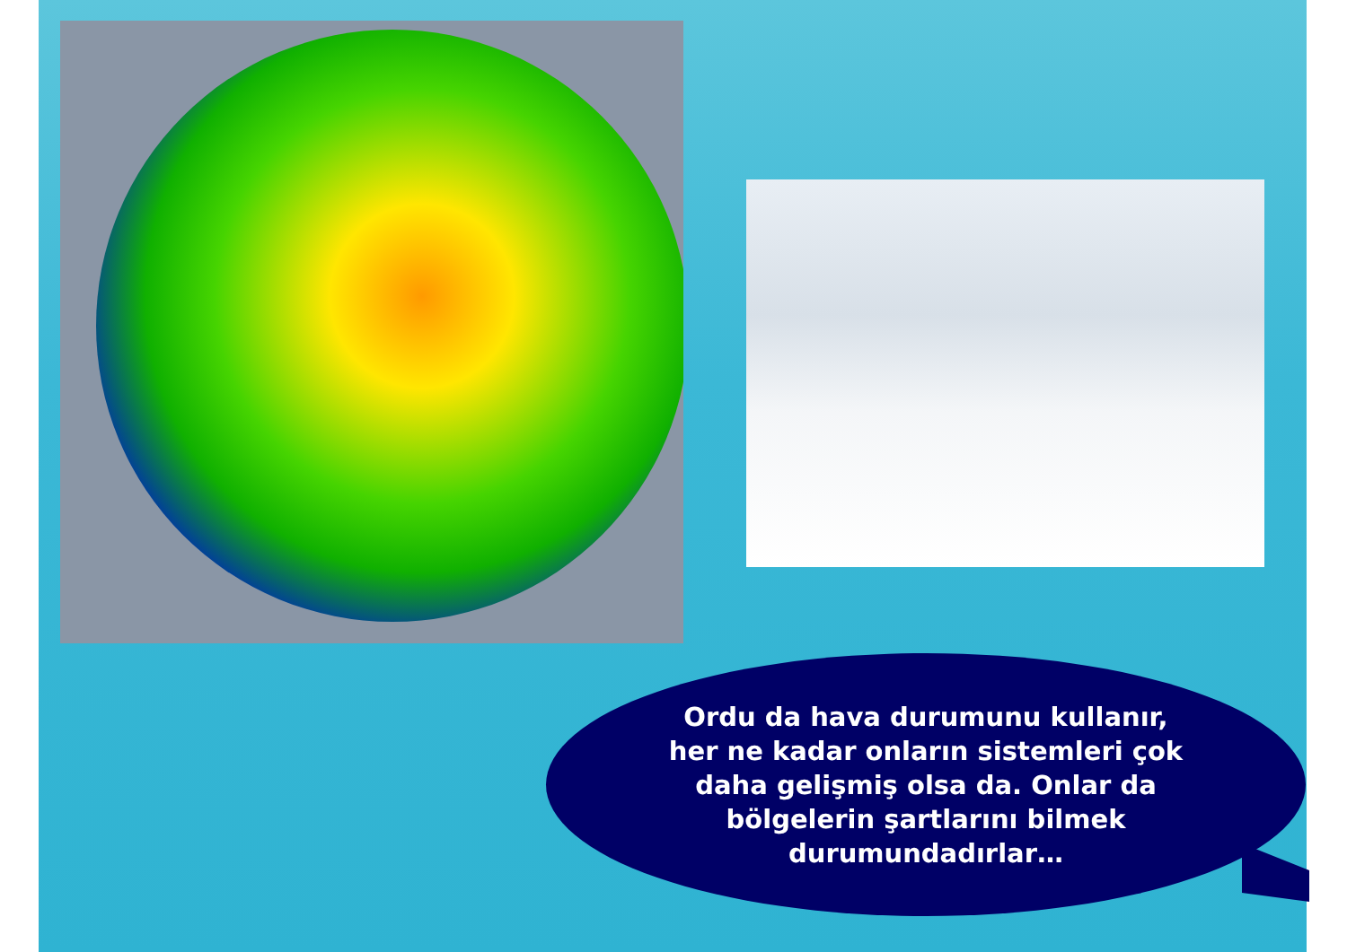Ordu da hava durumunu kullanır, her ne kadar onların sistemleri çok daha gelişmiş olsa da. Onlar da bölgelerin şartlarını bilmek durumundadırlar…